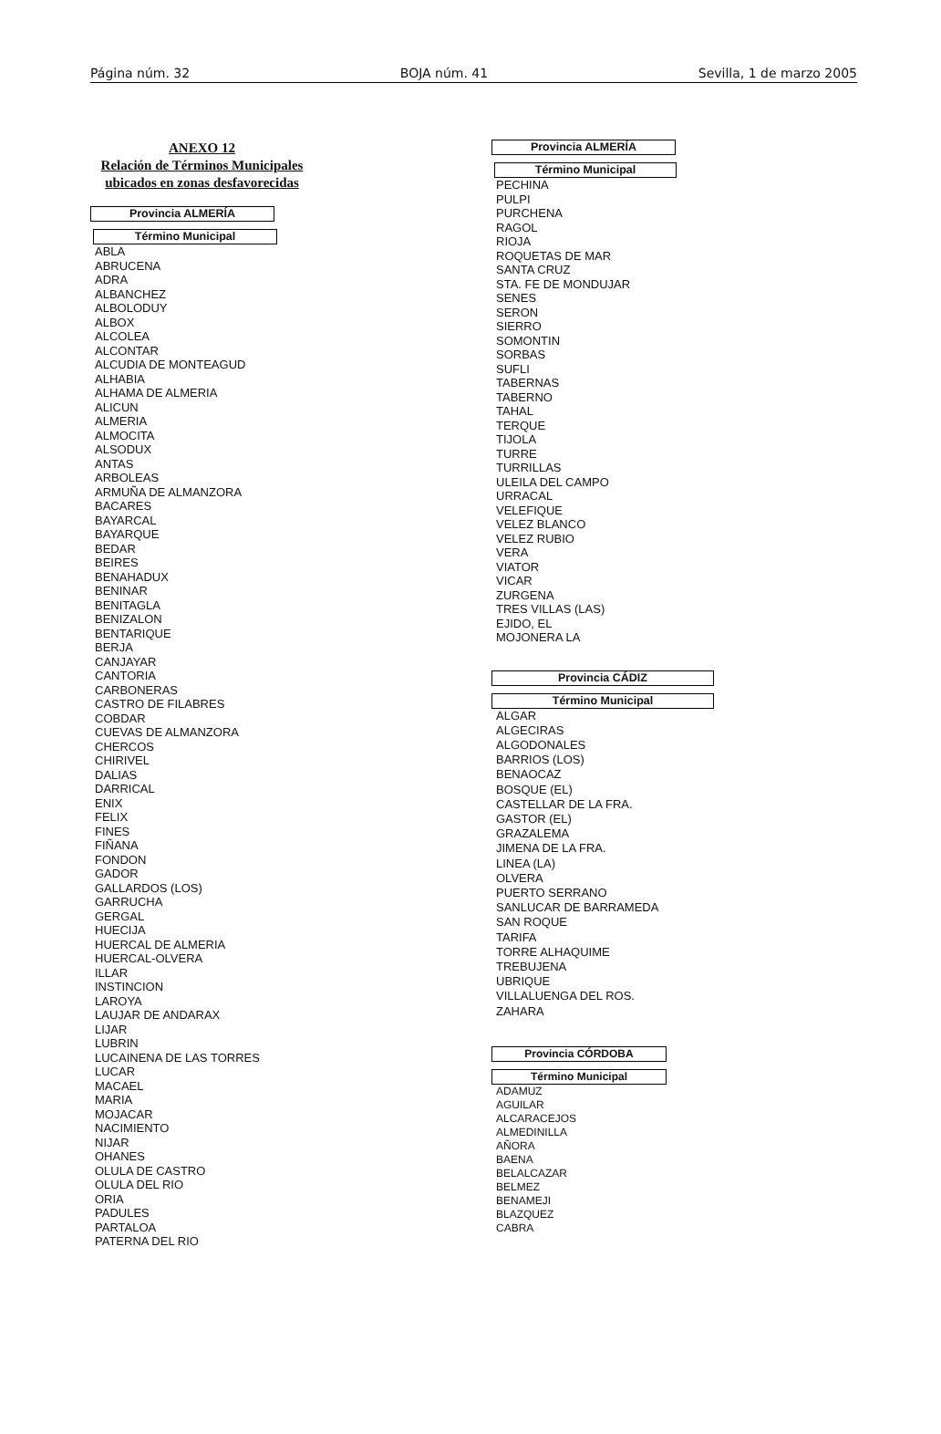Página núm. 32 BOJA núm. 41 Sevilla, 1 de marzo 2005
ANEXO 12
Relación de Términos Municipales
ubicados en zonas desfavorecidas
Provincia ALMERÍA
Término Municipal
ABLA
ABRUCENA
ADRA
ALBANCHEZ
ALBOLODUY
ALBOX
ALCOLEA
ALCONTAR
ALCUDIA DE MONTEAGUD
ALHABIA
ALHAMA DE ALMERIA
ALICUN
ALMERIA
ALMOCITA
ALSODUX
ANTAS
ARBOLEAS
ARMUÑA DE ALMANZORA
BACARES
BAYARCAL
BAYARQUE
BEDAR
BEIRES
BENAHADUX
BENINAR
BENITAGLA
BENIZALON
BENTARIQUE
BERJA
CANJAYAR
CANTORIA
CARBONERAS
CASTRO DE FILABRES
COBDAR
CUEVAS DE ALMANZORA
CHERCOS
CHIRIVEL
DALIAS
DARRICAL
ENIX
FELIX
FINES
FIÑANA
FONDON
GADOR
GALLARDOS (LOS)
GARRUCHA
GERGAL
HUECIJA
HUERCAL DE ALMERIA
HUERCAL-OLVERA
ILLAR
INSTINCION
LAROYA
LAUJAR DE ANDARAX
LIJAR
LUBRIN
LUCAINENA DE LAS TORRES
LUCAR
MACAEL
MARIA
MOJACAR
NACIMIENTO
NIJAR
OHANES
OLULA DE CASTRO
OLULA DEL RIO
ORIA
PADULES
PARTALOA
PATERNA DEL RIO
Provincia ALMERÍA
Término Municipal
PECHINA
PULPI
PURCHENA
RAGOL
RIOJA
ROQUETAS DE MAR
SANTA CRUZ
STA. FE DE MONDUJAR
SENES
SERON
SIERRO
SOMONTIN
SORBAS
SUFLI
TABERNAS
TABERNO
TAHAL
TERQUE
TIJOLA
TURRE
TURRILLAS
ULEILA DEL CAMPO
URRACAL
VELEFIQUE
VELEZ BLANCO
VELEZ RUBIO
VERA
VIATOR
VICAR
ZURGENA
TRES VILLAS (LAS)
EJIDO, EL
MOJONERA LA
Provincia CÁDIZ
Término Municipal
ALGAR
ALGECIRAS
ALGODONALES
BARRIOS (LOS)
BENAOCAZ
BOSQUE (EL)
CASTELLAR DE LA FRA.
GASTOR (EL)
GRAZALEMA
JIMENA DE LA FRA.
LINEA (LA)
OLVERA
PUERTO SERRANO
SANLUCAR DE BARRAMEDA
SAN ROQUE
TARIFA
TORRE ALHAQUIME
TREBUJENA
UBRIQUE
VILLALUENGA DEL ROS.
ZAHARA
Provincia CÓRDOBA
Término Municipal
ADAMUZ
AGUILAR
ALCARACEJOS
ALMEDINILLA
AÑORA
BAENA
BELALCAZAR
BELMEZ
BENAMEJI
BLAZQUEZ
CABRA